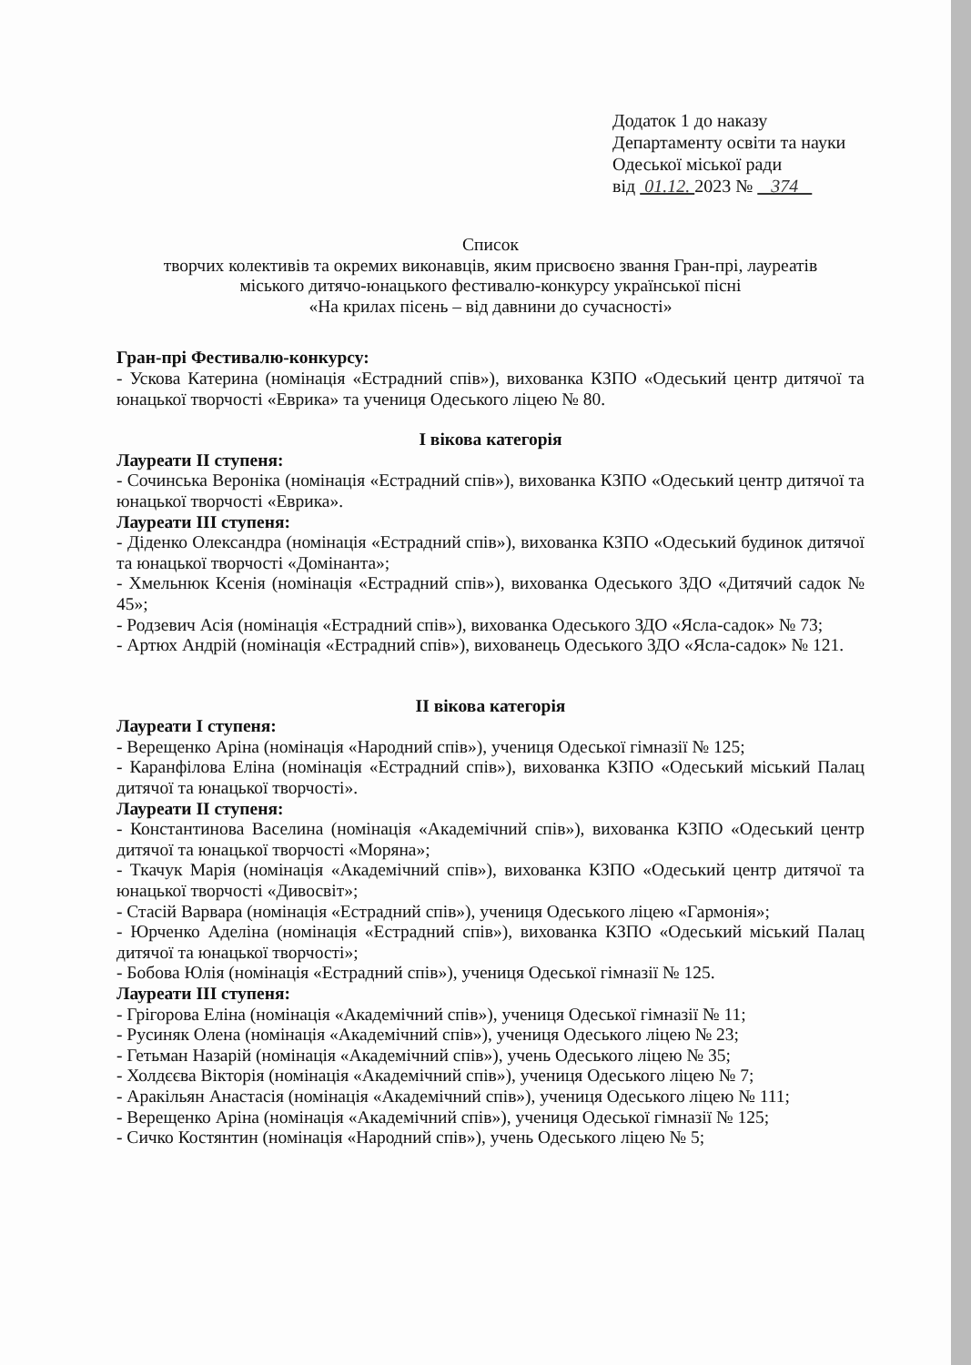Додаток 1 до наказу
Департаменту освіти та науки
Одеської міської ради
від 01.12. 2023 № 374
Список
творчих колективів та окремих виконавців, яким присвоєно звання Гран-прі, лауреатів
міського дитячо-юнацького фестивалю-конкурсу української пісні
«На крилах пісень – від давнини до сучасності»
Гран-прі Фестивалю-конкурсу:
- Ускова Катерина (номінація «Естрадний спів»), вихованка КЗПО «Одеський центр дитячої та юнацької творчості «Еврика» та учениця Одеського ліцею № 80.
І вікова категорія
Лауреати ІІ ступеня:
- Сочинська Вероніка (номінація «Естрадний спів»), вихованка КЗПО «Одеський центр дитячої та юнацької творчості «Еврика».
Лауреати ІІІ ступеня:
- Діденко Олександра (номінація «Естрадний спів»), вихованка КЗПО «Одеський будинок дитячої та юнацької творчості «Домінанта»;
- Хмельнюк Ксенія (номінація «Естрадний спів»), вихованка Одеського ЗДО «Дитячий садок № 45»;
- Родзевич Асія (номінація «Естрадний спів»), вихованка Одеського ЗДО «Ясла-садок» № 73;
- Артюх Андрій (номінація «Естрадний спів»), вихованець Одеського ЗДО «Ясла-садок» № 121.
ІІ вікова категорія
Лауреати І ступеня:
- Верещенко Аріна (номінація «Народний спів»), учениця Одеської гімназії № 125;
- Каранфілова Еліна (номінація «Естрадний спів»), вихованка КЗПО «Одеський міський Палац дитячої та юнацької творчості».
Лауреати ІІ ступеня:
- Константинова Васелина (номінація «Академічний спів»), вихованка КЗПО «Одеський центр дитячої та юнацької творчості «Моряна»;
- Ткачук Марія (номінація «Академічний спів»), вихованка КЗПО «Одеський центр дитячої та юнацької творчості «Дивосвіт»;
- Стасій Варвара (номінація «Естрадний спів»), учениця Одеського ліцею «Гармонія»;
- Юрченко Аделіна (номінація «Естрадний спів»), вихованка КЗПО «Одеський міський Палац дитячої та юнацької творчості»;
- Бобова Юлія (номінація «Естрадний спів»), учениця Одеської гімназії № 125.
Лауреати ІІІ ступеня:
- Грігорова Еліна (номінація «Академічний спів»), учениця Одеської гімназії № 11;
- Русиняк Олена (номінація «Академічний спів»), учениця Одеського ліцею № 23;
- Гетьман Назарій (номінація «Академічний спів»), учень Одеського ліцею № 35;
- Холдєєва Вікторія (номінація «Академічний спів»), учениця Одеського ліцею № 7;
- Аракільян Анастасія (номінація «Академічний спів»), учениця Одеського ліцею № 111;
- Верещенко Аріна (номінація «Академічний спів»), учениця Одеської гімназії № 125;
- Сичко Костянтин (номінація «Народний спів»), учень Одеського ліцею № 5;